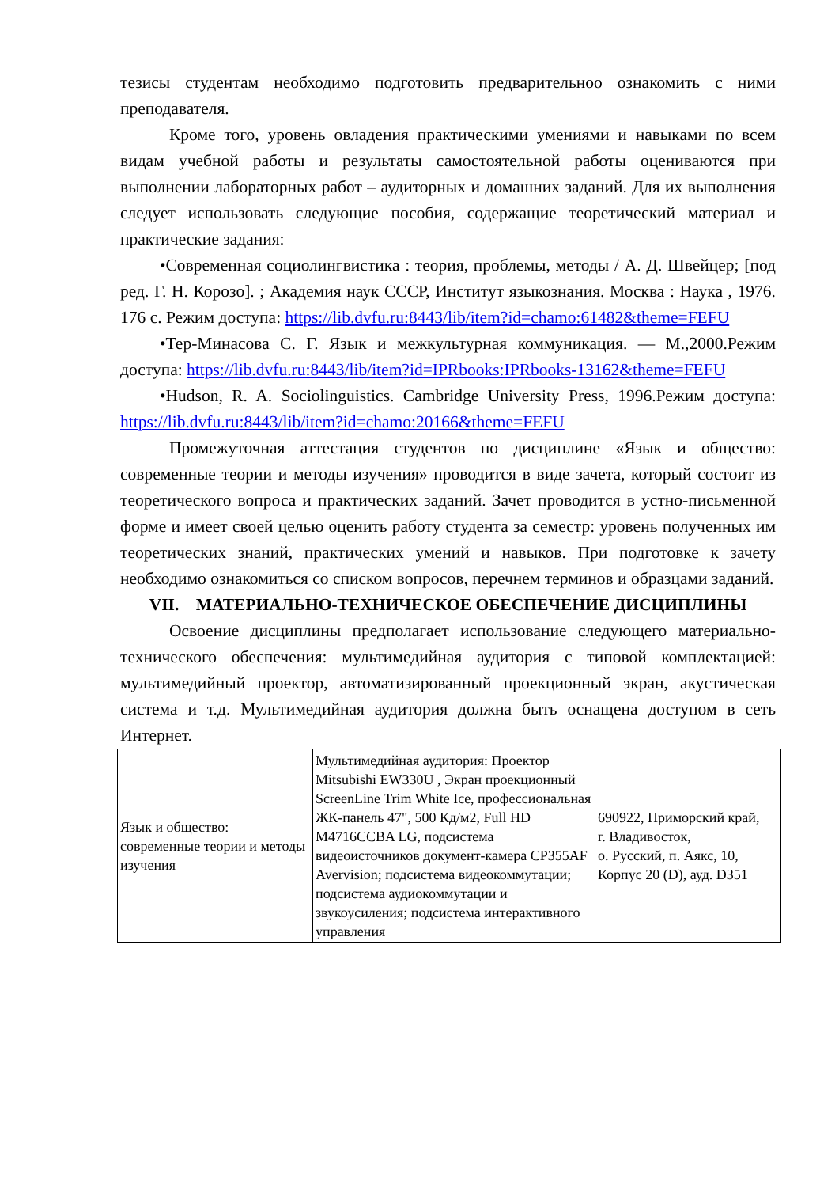тезисы студентам необходимо подготовить предварительноо ознакомить с ними преподавателя.
Кроме того, уровень овладения практическими умениями и навыками по всем видам учебной работы и результаты самостоятельной работы оцениваются при выполнении лабораторных работ – аудиторных и домашних заданий. Для их выполнения следует использовать следующие пособия, содержащие теоретический материал и практические задания:
•Современная социолингвистика : теория, проблемы, методы / А. Д. Швейцер; [под ред. Г. Н. Корозо]. ; Академия наук СССР, Институт языкознания. Москва : Наука , 1976. 176 с. Режим доступа: https://lib.dvfu.ru:8443/lib/item?id=chamo:61482&theme=FEFU
•Тер-Минасова С. Г. Язык и межкультурная коммуникация. — М.,2000.Режим доступа: https://lib.dvfu.ru:8443/lib/item?id=IPRbooks:IPRbooks-13162&theme=FEFU
•Hudson, R. A. Sociolinguistics. Cambridge University Press, 1996.Режим доступа: https://lib.dvfu.ru:8443/lib/item?id=chamo:20166&theme=FEFU
Промежуточная аттестация студентов по дисциплине «Язык и общество: современные теории и методы изучения» проводится в виде зачета, который состоит из теоретического вопроса и практических заданий. Зачет проводится в устно-письменной форме и имеет своей целью оценить работу студента за семестр: уровень полученных им теоретических знаний, практических умений и навыков. При подготовке к зачету необходимо ознакомиться со списком вопросов, перечнем терминов и образцами заданий.
VII. МАТЕРИАЛЬНО-ТЕХНИЧЕСКОЕ ОБЕСПЕЧЕНИЕ ДИСЦИПЛИНЫ
Освоение дисциплины предполагает использование следующего материально-технического обеспечения: мультимедийная аудитория с типовой комплектацией: мультимедийный проектор, автоматизированный проекционный экран, акустическая система и т.д. Мультимедийная аудитория должна быть оснащена доступом в сеть Интернет.
| Язык и общество: современные теории и методы изучения | Мультимедийная аудитория: Проектор Mitsubishi EW330U , Экран проекционный ScreenLine Trim White Ice, профессиональная ЖК-панель 47", 500 Кд/м2, Full HD M4716CCBA LG, подсистема видеоисточников документ-камера CP355AF Avervision; подсистема видеокоммутации; подсистема аудиокоммутации и звукоусиления; подсистема интерактивного управления | 690922, Приморский край, г. Владивосток, о. Русский, п. Аякс, 10, Корпус 20 (D), ауд. D351 |